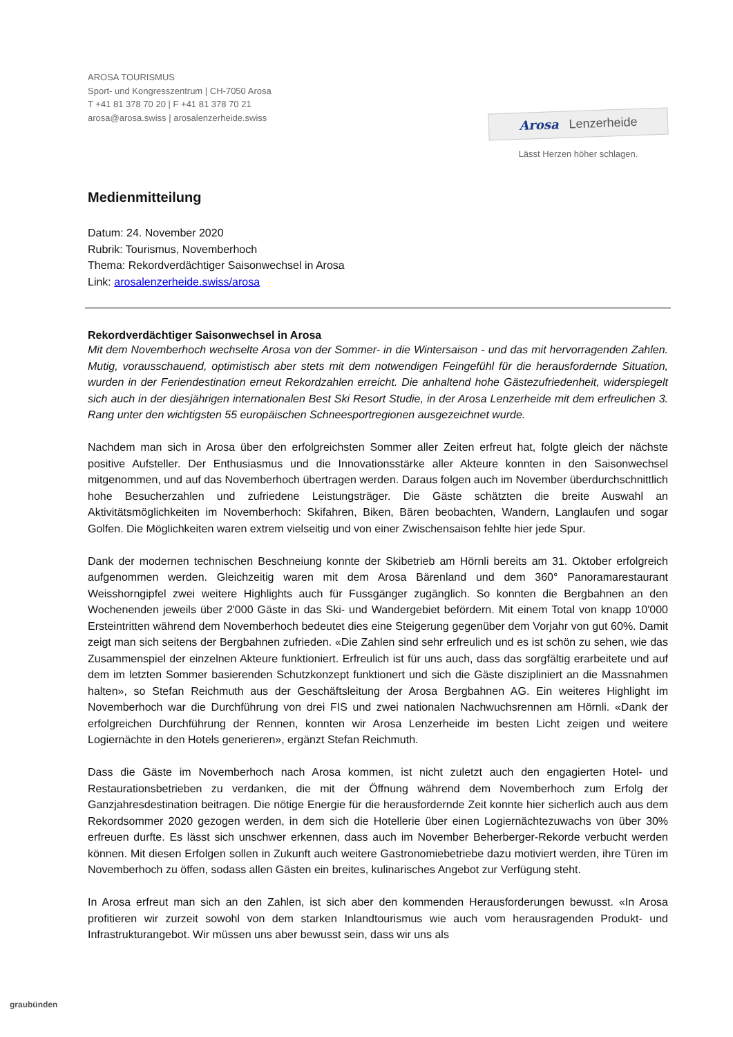AROSA TOURISMUS
Sport- und Kongresszentrum | CH-7050 Arosa
T +41 81 378 70 20 | F +41 81 378 70 21
arosa@arosa.swiss | arosalenzerheide.swiss
Arosa Lenzerheide
Lässt Herzen höher schlagen.
Medienmitteilung
Datum: 24. November 2020
Rubrik: Tourismus, Novemberhoch
Thema: Rekordverdächtiger Saisonwechsel in Arosa
Link: arosalenzerheide.swiss/arosa
Rekordverdächtiger Saisonwechsel in Arosa
Mit dem Novemberhoch wechselte Arosa von der Sommer- in die Wintersaison - und das mit hervorragenden Zahlen. Mutig, vorausschauend, optimistisch aber stets mit dem notwendigen Feingefühl für die herausfordernde Situation, wurden in der Feriendestination erneut Rekordzahlen erreicht. Die anhaltend hohe Gästezufriedenheit, widerspiegelt sich auch in der diesjährigen internationalen Best Ski Resort Studie, in der Arosa Lenzerheide mit dem erfreulichen 3. Rang unter den wichtigsten 55 europäischen Schneesportregionen ausgezeichnet wurde.
Nachdem man sich in Arosa über den erfolgreichsten Sommer aller Zeiten erfreut hat, folgte gleich der nächste positive Aufsteller. Der Enthusiasmus und die Innovationsstärke aller Akteure konnten in den Saisonwechsel mitgenommen, und auf das Novemberhoch übertragen werden. Daraus folgen auch im November überdurchschnittlich hohe Besucherzahlen und zufriedene Leistungsträger. Die Gäste schätzten die breite Auswahl an Aktivitätsmöglichkeiten im Novemberhoch: Skifahren, Biken, Bären beobachten, Wandern, Langlaufen und sogar Golfen. Die Möglichkeiten waren extrem vielseitig und von einer Zwischensaison fehlte hier jede Spur.
Dank der modernen technischen Beschneiung konnte der Skibetrieb am Hörnli bereits am 31. Oktober erfolgreich aufgenommen werden. Gleichzeitig waren mit dem Arosa Bärenland und dem 360° Panoramarestaurant Weisshorngipfel zwei weitere Highlights auch für Fussgänger zugänglich. So konnten die Bergbahnen an den Wochenenden jeweils über 2'000 Gäste in das Ski- und Wandergebiet befördern. Mit einem Total von knapp 10'000 Ersteintritten während dem Novemberhoch bedeutet dies eine Steigerung gegenüber dem Vorjahr von gut 60%. Damit zeigt man sich seitens der Bergbahnen zufrieden. «Die Zahlen sind sehr erfreulich und es ist schön zu sehen, wie das Zusammenspiel der einzelnen Akteure funktioniert. Erfreulich ist für uns auch, dass das sorgfältig erarbeitete und auf dem im letzten Sommer basierenden Schutzkonzept funktionert und sich die Gäste diszipliniert an die Massnahmen halten», so Stefan Reichmuth aus der Geschäftsleitung der Arosa Bergbahnen AG. Ein weiteres Highlight im Novemberhoch war die Durchführung von drei FIS und zwei nationalen Nachwuchsrennen am Hörnli. «Dank der erfolgreichen Durchführung der Rennen, konnten wir Arosa Lenzerheide im besten Licht zeigen und weitere Logiernächte in den Hotels generieren», ergänzt Stefan Reichmuth.
Dass die Gäste im Novemberhoch nach Arosa kommen, ist nicht zuletzt auch den engagierten Hotel- und Restaurationsbetrieben zu verdanken, die mit der Öffnung während dem Novemberhoch zum Erfolg der Ganzjahresdestination beitragen. Die nötige Energie für die herausfordernde Zeit konnte hier sicherlich auch aus dem Rekordsommer 2020 gezogen werden, in dem sich die Hotellerie über einen Logiernächtezuwachs von über 30% erfreuen durfte. Es lässt sich unschwer erkennen, dass auch im November Beherberger-Rekorde verbucht werden können. Mit diesen Erfolgen sollen in Zukunft auch weitere Gastronomiebetriebe dazu motiviert werden, ihre Türen im Novemberhoch zu öffen, sodass allen Gästen ein breites, kulinarisches Angebot zur Verfügung steht.
In Arosa erfreut man sich an den Zahlen, ist sich aber den kommenden Herausforderungen bewusst. «In Arosa profitieren wir zurzeit sowohl von dem starken Inlandtourismus wie auch vom herausragenden Produkt- und Infrastrukturangebot. Wir müssen uns aber bewusst sein, dass wir uns als
graubünden